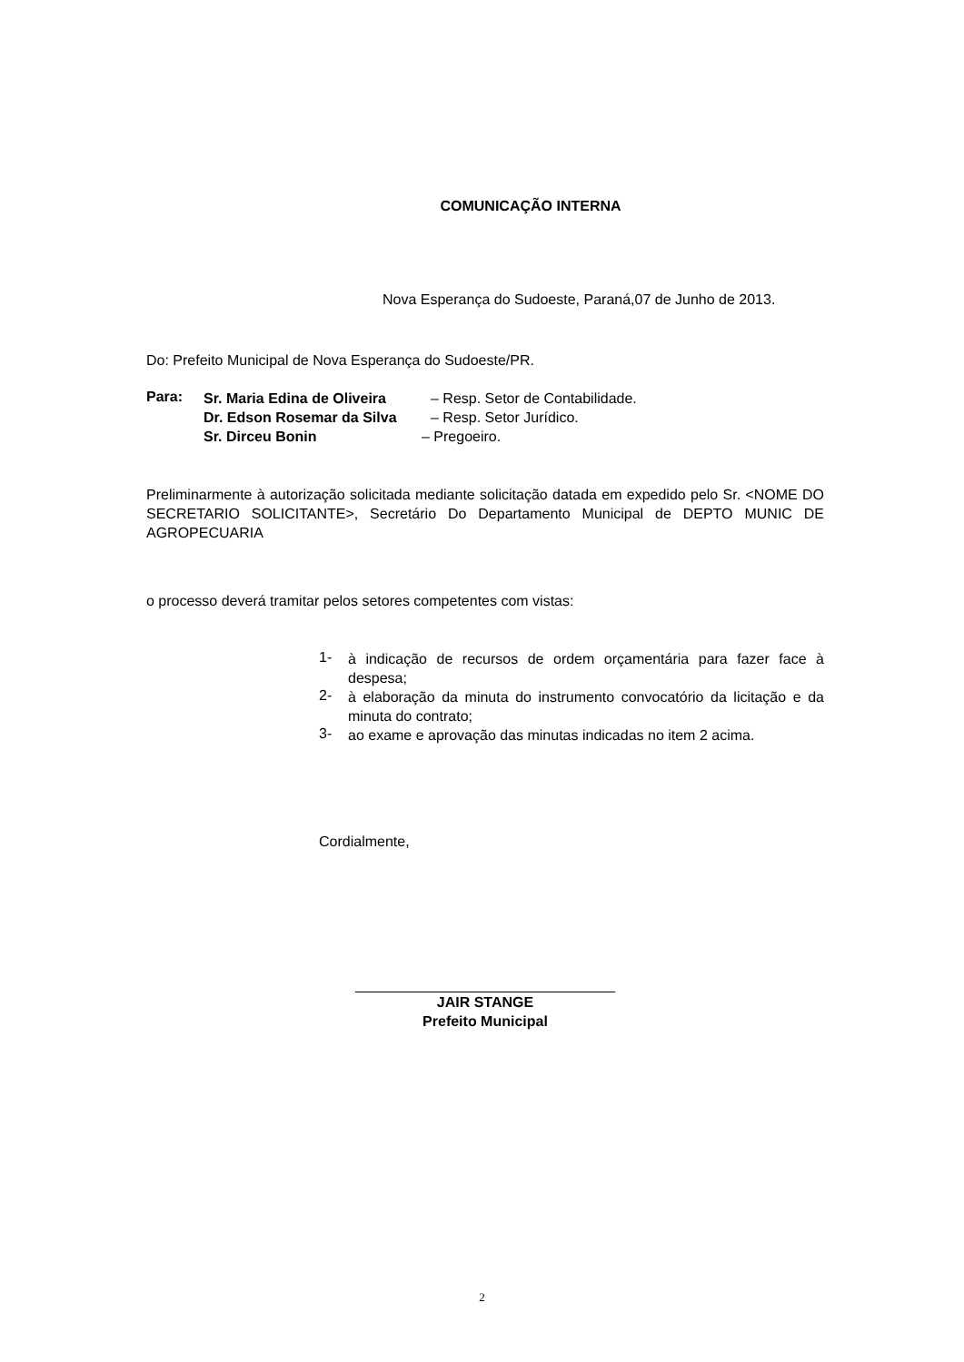COMUNICAÇÃO INTERNA
Nova Esperança do Sudoeste, Paraná,07 de Junho de 2013.
Do: Prefeito Municipal de Nova Esperança do Sudoeste/PR.
Para:
Sr. Maria Edina de Oliveira – Resp. Setor de Contabilidade.
Dr. Edson Rosemar da Silva – Resp. Setor Jurídico.
Sr. Dirceu Bonin – Pregoeiro.
Preliminarmente à autorização solicitada mediante solicitação datada em expedido pelo Sr. <NOME DO SECRETARIO SOLICITANTE>, Secretário Do Departamento Municipal de DEPTO MUNIC DE AGROPECUARIA
o processo deverá tramitar pelos setores competentes com vistas:
1-
à indicação de recursos de ordem orçamentária para fazer face à despesa;
2-
à elaboração da minuta do instrumento convocatório da licitação e da minuta do contrato;
3-
ao exame e aprovação das minutas indicadas no item 2 acima.
Cordialmente,
JAIR STANGE
Prefeito Municipal
2